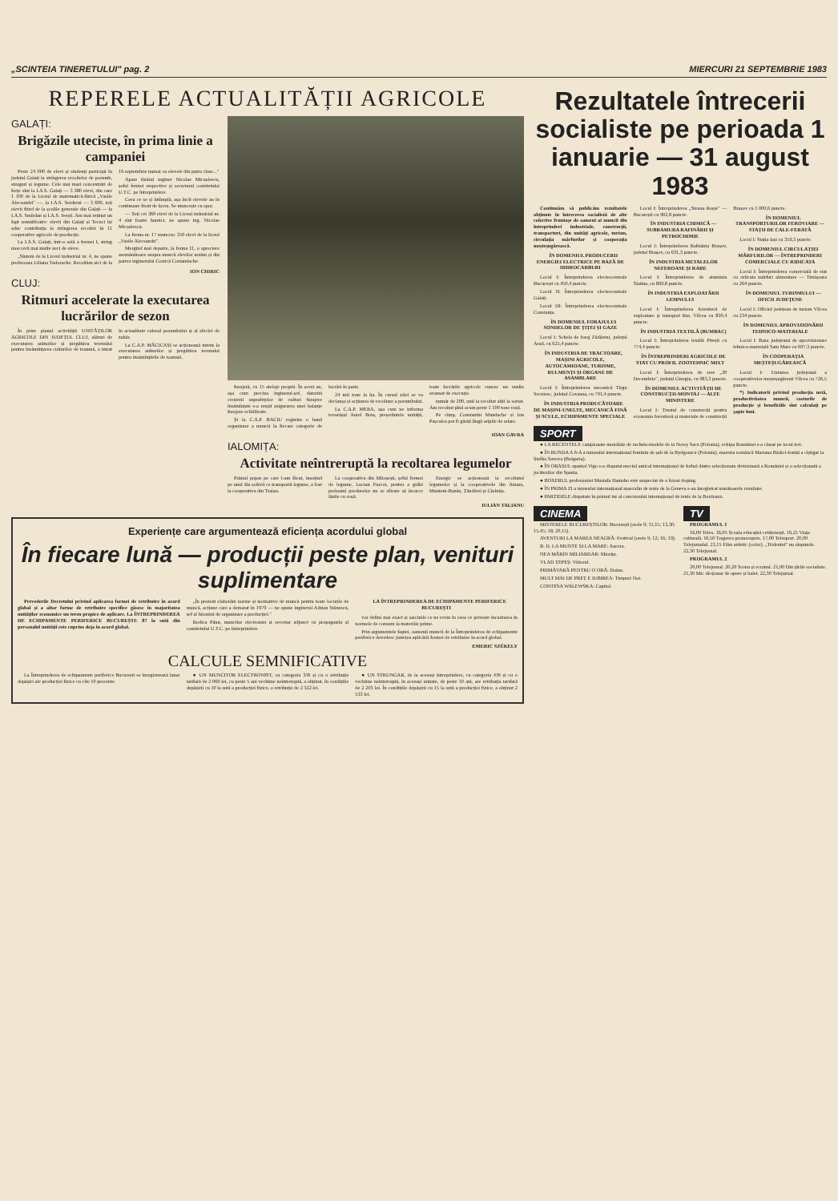„SCINTEIA TINERETULUI" pag. 2 MIERCURI 21 SEPTEMBRIE 1983
REPERELE ACTUALITĂȚII AGRICOLE
GALAȚI:
Brigăzile uteciste, în prima linie a campaniei
Peste 24 000 de elevi și studenți participă în județul Galați la strîngerea recoltelor de porumb, struguri și legume. Cele mai mari concentrări de forțe sînt la I.A.S. Galați — 3 380 elevi, din care 1 100 de la Liceul de matematică-fizică „Vasile Alecsandri" —, la I.A.S. Serdreni — 3 600, toți elevii fiind de la școlile generale din Galați — la I.A.S. Smîrdan și I.A.S. Ivești. Am mai reținut un fapt semnificativ: elevii din Galați și Tecuci își aduc contribuția la strîngerea recoltei în 11 cooperative agricole de producție.
La I.A.S. Galați, într-o solă a fermei I, strîng morcovii mai multe zeci de eleve.
„Sîntem de la Liceul industrial nr. 4, ne spune profesoara Liliana Tudorache. Recoltăm aici de la 16 septembrie numai cu elevele din patru clase..."
Apare tînărul inginer Nicolae Micșulescu, șeful fermei respective și secretarul comitetului U.T.C. pe întreprindere.
Ceea ce se și întîmplă, așa încît elevele au în continuare front de lucru. Se muncește cu spor.
— Toți cei 360 elevi de la Liceul industrial nr. 4 sînt foarte harnici, ne spune ing. Nicolae Micșulescu.
La ferma nr. 17 muncesc 350 elevi de la liceul „Vasile Alecsandri".
Mergînd mai departe, la ferma 11, o apreciere asemănătoare asupra muncii elevilor notăm și din partea inginerului Costică Costandache.
ION CHIRIC
CLUJ:
Ritmuri accelerate la executarea lucrărilor de sezon
În prim planul activității UNITĂȚILOR AGRICOLE DIN JUDEȚUL CLUJ, alături de executarea arăturilor și pregătirea terenului pentru însămînțarea culturilor de toamnă, a intrat în actualitate culesul porumbului și al sfeclei de zahăr.
La C.A.P. MĂCICAȘI se acționează intens la executarea arăturilor și pregătirea terenului pentru însămînțările de toamnă.
furajeră, cu 15 atelaje proprii. În acest an, așa cum preciza inginerul-șef, datorită creșterii suprafețelor de culturi furajere însămînțate s-a reușit asigurarea unei balanțe furajere echilibrate.
Și la C.A.P. BACIU regăsim o bună organizare a muncii la fiecare categorie de lucrări în parte.
24 mii tone la ha. În cursul zilei se va declanșa și acțiunea de recoltare a porumbului.
La C.A.P. MERA, așa cum ne informa tovarășul Aurel Bota, președintele unității, toate lucrările agricole cunosc un stadiu avansat de execuție.
număr de 200, unii la recoltat alții la sortat. Am recoltat pînă acum peste 1 100 tone roșii.
Pe cîmp, Constantin Mandache și Ion Pașcalea pot fi găsiți lîngă aripile de udare.
IOAN GAVRA
IALOMIȚA:
Activitate neîntreruptă la recoltarea legumelor
Primul popas pe care l-am făcut, însoțind pe unul din șoferii ce transportă legume, a fost la cooperativa din Traian.
La cooperativa din Miloșești, șeful fermei de legume, Lucian Furcoi, pentru a grăbi preluatul produselor nu se sfiește să încarce lăzile cu roșii.
Energic se acționează la recoltatul legumelor și la cooperativele din Amara, Munteni-Buzău, Țăndărei și Ciulnița.
IULIAN TALIANU
Experiențe care argumentează eficiența acordului global
În fiecare lună — producții peste plan, venituri suplimentare
Prevederile Decretului privind aplicarea formei de retribuire în acord global și a altor forme de retribuire specifice găsesc în majoritatea unităților economice un teren propice de aplicare. La ÎNTREPRINDEREA DE ECHIPAMENTE PERIFERICE BUCUREȘTI: 87 la sută din personalul unității este cuprins deja în acord global.
„În prezent elaborăm norme și normative de muncă pentru toate locurile de muncă, acțiune care a demarat în 1979 — ne spune inginerul Adrian Stănescu, șef al biroului de organizare a producției."
Rodica Păun, muncitor electronist și secretar adjunct cu propaganda al comitetului U.T.C. pe întreprindere.
LA ÎNTREPRINDEREA DE ECHIPAMENTE PERIFERICE BUCUREȘTI
vor defini mai exact și sarcinile ce ne revin în ceea ce privește încadrarea în normele de consum la materiile prime.
Prin argumentele faptei, oamenii muncii de la Întreprinderea de echipamente periferice dovedesc justețea aplicării formei de retribuire în acord global.
EMERIC SZÉKELY
CALCULE SEMNIFICATIVE
La Întreprinderea de echipamente periferice București se înregistrează lunar depășiri ale producției fizice cu cîte 10 procente.
● UN MUNCITOR ELECTRONIST, cu categoria 3/B și cu o retribuție tarifară de 2 060 lei, cu peste 5 ani vechime neîntreruptă, a obținut, în condițiile depășirii cu 10 la sută a producției fizice, o retribuție de 2 322 lei.
● UN STRUNGAR, de la aceeași întreprindere, cu categoria 4/B și cu o vechime neîntreruptă, în aceeași unitate, de peste 10 ani, are retribuția tarifară de 2 203 lei. În condițiile depășirii cu 15 la sută a producției fizice, a obținut 2 533 lei.
Rezultatele întrecerii socialiste pe perioada 1 ianuarie — 31 august 1983
Continuăm să publicăm rezultatele obținute în întrecerea socialistă de alte colective fruntașe de oameni ai muncii din întreprinderi industriale, construcții, transporturi, din unități agricole, turism, circulația mărfurilor și cooperația meșteșugărească.
ÎN DOMENIUL PRODUCERII ENERGIEI ELECTRICE PE BAZĂ DE HIDROCARBURI
Locul I: Întreprinderea electrocentrale București cu 450,4 puncte.
Locul II: Întreprinderea electrocentrale Galați.
Locul III: Întreprinderea electrocentrale Constanța.
ÎN DOMENIUL FORAJULUI SONDELOR DE ȚIȚEI ȘI GAZE
Locul I: Schela de foraj Zădăreni, județul Arad, cu 625,4 puncte.
ÎN INDUSTRIA DE TRACTOARE, MAȘINI AGRICOLE, AUTOCAMIOANE, TURISME, RULMENȚI ȘI ORGANE DE ASAMBLARE
Locul I: Întreprinderea mecanică Tîrgu Secuiesc, județul Covasna, cu 791,4 puncte.
ÎN INDUSTRIA PRODUCĂTOARE DE MAȘINI-UNELTE, MECANICĂ FINĂ ȘI SCULE, ECHIPAMENTE SPECIALE
Locul I: Întreprinderea „Steaua Roșie" — București cu 902,8 puncte.
ÎN INDUSTRIA CHIMICĂ — SUBRAMURA RAFINĂRII ȘI PETROCHIMIE
Locul I: Întreprinderea Rafinăria Brașov, județul Brașov, cu 631,3 puncte.
ÎN INDUSTRIA METALELOR NEFEROASE ȘI RARE
Locul I: Întreprinderea de aluminiu Slatina, cu 869,8 puncte.
ÎN INDUSTRIA EXPLOATĂRII LEMNULUI
Locul I: Întreprinderea forestieră de exploatare și transport Rm. Vîlcea cu 830,4 puncte.
ÎN INDUSTRIA TEXTILĂ (BUMBAC)
Locul I: Întreprinderea textilă Pitești cu 774,4 puncte.
ÎN ÎNTREPRINDERI AGRICOLE DE STAT CU PROFIL ZOOTEHNIC MIXT
Locul I: Întreprinderea de sere „30 Decembrie", județul Giurgiu, cu 983,3 puncte.
ÎN DOMENIUL ACTIVITĂȚII DE CONSTRUCȚII-MONTAJ — ALTE MINISTERE
Locul I: Trustul de construcții pentru economia forestieră și materiale de construcții Brașov cu 1 000,6 puncte.
ÎN DOMENIUL TRANSPORTURILOR FEROVIARE — STAȚII DE CALE-FERATĂ
Locul I: Stația Iași cu 359,3 puncte.
ÎN DOMENIUL CIRCULAȚIEI MĂRFURILOR — ÎNTREPRINDERI COMERCIALE CU RIDICATA
Locul I: Întreprinderea comercială de stat cu ridicata mărfuri alimentare — Timișoara cu 264 puncte.
ÎN DOMENIUL TURISMULUI — OFICII JUDEȚENE
Locul I: Oficiul județean de turism Vîlcea cu 234 puncte.
ÎN DOMENIUL APROVIZIONĂRII TEHNICO-MATERIALE
Locul I: Baza județeană de aprovizionare tehnico-materială Satu Mare cu 697,3 puncte.
ÎN COOPERAȚIA MEȘTEȘUGĂREASCĂ
Locul I: Uniunea județeană a cooperativelor meșteșugărești Vîlcea cu 726,5 puncte.
*) Indicatorii privind producția netă, productivitatea muncii, costurile de producție și beneficiile sînt calculați pe șapte luni.
SPORT
● LA RECENTELE campionate mondiale de racheta-modele de la Nowy Sacz (Polonia), echipa României s-a clasat pe locul trei.
● ÎN RUNDA A 6-A a turneului internațional feminin de șah de la Bydgoszcz (Polonia), maestra româncă Mariana Bădici-Ioniță a cîștigat la Ștefka Savova (Bulgaria).
● ÎN ORAȘUL spaniol Vigo s-a disputat meciul amical internațional de fotbal dintre selecționata divizionară a României și o selecționată a jucătorilor din Spania.
● BOXERUL profesionist Mustafa Hamsho este suspectat de a folosi doping.
● ÎN PRIMA ZI a turneului internațional masculin de tenis de la Geneva s-au înregistrat următoarele rezultate.
● PARTIDELE disputate în primul tur al concursului internațional de tenis de la Bordeaux.
CINEMA
MISTERELE BUCUREȘTILOR: București (orele 9; 11,15; 13,30; 15,45; 18; 20,15).
AVENTURI LA MAREA NEAGRĂ: Festival (orele 9; 12; 16; 19).
B. D. LA MUNTE ȘI LA MARE: Aurora.
NEA MĂRIN MILIARDAR: Miorița.
VLAD ȚEPEȘ: Viitorul.
PRIMĂVARĂ PENTRU O ORĂ: Doina.
MULT MAI DE PREȚ E IUBIREA: Timpuri Noi.
CONTESA WALEWSKA: Capitol.
TV
PROGRAMUL 1
16,00 Telex. 16,05 Școala educației cetățenești. 16,25 Viața culturală. 16,50 Tragerea pronoexpres. 17,00 Telesport. 20,00 Telejurnalul. 21,15 Film artistic (color). „Tridentul" nu răspunde. 22,30 Telejurnal.
PROGRAMUL 2
20,00 Telejurnal. 20,20 Scena și ecranul. 21,00 Din țările socialiste. 21,30 Mic dicționar de opere și balet. 22,30 Telejurnal.